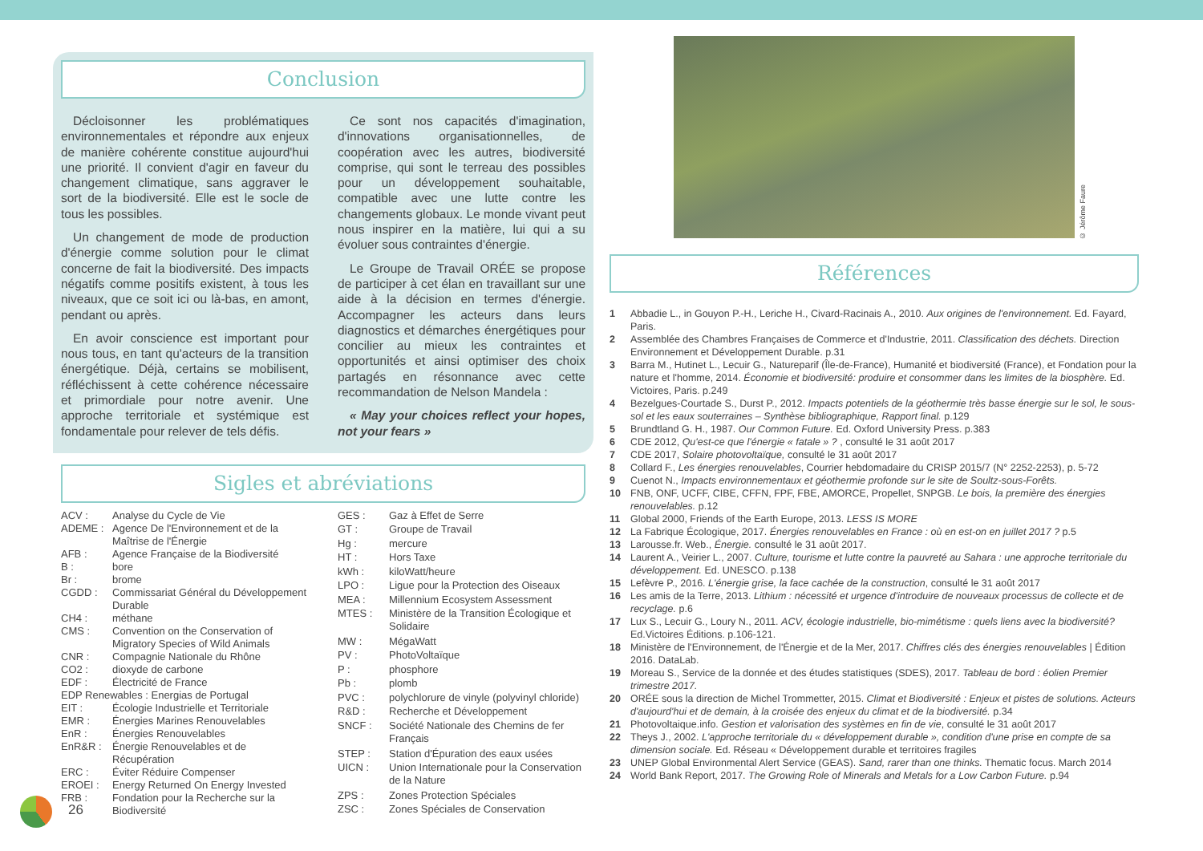Conclusion
Décloisonner les problématiques environnementales et répondre aux enjeux de manière cohérente constitue aujourd'hui une priorité. Il convient d'agir en faveur du changement climatique, sans aggraver le sort de la biodiversité. Elle est le socle de tous les possibles.
Un changement de mode de production d'énergie comme solution pour le climat concerne de fait la biodiversité. Des impacts négatifs comme positifs existent, à tous les niveaux, que ce soit ici ou là-bas, en amont, pendant ou après.
En avoir conscience est important pour nous tous, en tant qu'acteurs de la transition énergétique. Déjà, certains se mobilisent, réfléchissent à cette cohérence nécessaire et primordiale pour notre avenir. Une approche territoriale et systémique est fondamentale pour relever de tels défis.
Ce sont nos capacités d'imagination, d'innovations organisationnelles, de coopération avec les autres, biodiversité comprise, qui sont le terreau des possibles pour un développement souhaitable, compatible avec une lutte contre les changements globaux. Le monde vivant peut nous inspirer en la matière, lui qui a su évoluer sous contraintes d'énergie.
Le Groupe de Travail ORÉE se propose de participer à cet élan en travaillant sur une aide à la décision en termes d'énergie. Accompagner les acteurs dans leurs diagnostics et démarches énergétiques pour concilier au mieux les contraintes et opportunités et ainsi optimiser des choix partagés en résonnance avec cette recommandation de Nelson Mandela :
« May your choices reflect your hopes, not your fears »
Sigles et abréviations
| ACV : | Analyse du Cycle de Vie |
| ADEME : | Agence De l'Environnement et de la Maîtrise de l'Énergie |
| AFB : | Agence Française de la Biodiversité |
| B : | bore |
| Br : | brome |
| CGDD : | Commissariat Général du Développement Durable |
| CH4 : | méthane |
| CMS : | Convention on the Conservation of Migratory Species of Wild Animals |
| CNR : | Compagnie Nationale du Rhône |
| CO2 : | dioxyde de carbone |
| EDF : | Électricité de France |
| EDP Renewables : Energias de Portugal | |
| EIT : | Écologie Industrielle et Territoriale |
| EMR : | Énergies Marines Renouvelables |
| EnR : | Énergies Renouvelables |
| EnR&R : | Énergie Renouvelables et de Récupération |
| ERC : | Éviter Réduire Compenser |
| EROEI : | Energy Returned On Energy Invested |
| FRB : | Fondation pour la Recherche sur la Biodiversité |
| GES : | Gaz à Effet de Serre |
| GT : | Groupe de Travail |
| Hg : | mercure |
| HT : | Hors Taxe |
| kWh : | kiloWatt/heure |
| LPO : | Ligue pour la Protection des Oiseaux |
| MEA : | Millennium Ecosystem Assessment |
| MTES : | Ministère de la Transition Écologique et Solidaire |
| MW : | MégaWatt |
| PV : | PhotoVoltaïque |
| P : | phosphore |
| Pb : | plomb |
| PVC : | polychlorure de vinyle (polyvinyl chloride) |
| R&D : | Recherche et Développement |
| SNCF : | Société Nationale des Chemins de fer Français |
| STEP : | Station d'Épuration des eaux usées |
| UICN : | Union Internationale pour la Conservation de la Nature |
| ZPS : | Zones Protection Spéciales |
| ZSC : | Zones Spéciales de Conservation |
Références
1 Abbadie L., in Gouyon P.-H., Leriche H., Civard-Racinais A., 2010. Aux origines de l'environnement. Ed. Fayard, Paris.
2 Assemblée des Chambres Françaises de Commerce et d'Industrie, 2011. Classification des déchets. Direction Environnement et Développement Durable. p.31
3 Barra M., Hutinet L., Lecuir G., Natureparif (Île-de-France), Humanité et biodiversité (France), et Fondation pour la nature et l'homme, 2014. Économie et biodiversité: produire et consommer dans les limites de la biosphère. Ed. Victoires, Paris. p.249
4 Bezelgues-Courtade S., Durst P., 2012. Impacts potentiels de la géothermie très basse énergie sur le sol, le sous-sol et les eaux souterraines – Synthèse bibliographique, Rapport final. p.129
5 Brundtland G. H., 1987. Our Common Future. Ed. Oxford University Press. p.383
6 CDE 2012, Qu'est-ce que l'énergie « fatale » ? , consulté le 31 août 2017
7 CDE 2017, Solaire photovoltaïque, consulté le 31 août 2017
8 Collard F., Les énergies renouvelables, Courrier hebdomadaire du CRISP 2015/7 (N° 2252-2253), p. 5-72
9 Cuenot N., Impacts environnementaux et géothermie profonde sur le site de Soultz-sous-Forêts.
10 FNB, ONF, UCFF, CIBE, CFFN, FPF, FBE, AMORCE, Propellet, SNPGB. Le bois, la première des énergies renouvelables. p.12
11 Global 2000, Friends of the Earth Europe, 2013. LESS IS MORE
12 La Fabrique Écologique, 2017. Énergies renouvelables en France : où en est-on en juillet 2017 ? p.5
13 Larousse.fr. Web., Énergie. consulté le 31 août 2017.
14 Laurent A., Veirier L., 2007. Culture, tourisme et lutte contre la pauvreté au Sahara : une approche territoriale du développement. Ed. UNESCO. p.138
15 Lefèvre P., 2016. L'énergie grise, la face cachée de la construction, consulté le 31 août 2017
16 Les amis de la Terre, 2013. Lithium : nécessité et urgence d'introduire de nouveaux processus de collecte et de recyclage. p.6
17 Lux S., Lecuir G., Loury N., 2011. ACV, écologie industrielle, bio-mimétisme : quels liens avec la biodiversité? Ed.Victoires Éditions. p.106-121.
18 Ministère de l'Environnement, de l'Énergie et de la Mer, 2017. Chiffres clés des énergies renouvelables | Édition 2016. DataLab.
19 Moreau S., Service de la donnée et des études statistiques (SDES), 2017. Tableau de bord : éolien Premier trimestre 2017.
20 ORÉE sous la direction de Michel Trommetter, 2015. Climat et Biodiversité : Enjeux et pistes de solutions. Acteurs d'aujourd'hui et de demain, à la croisée des enjeux du climat et de la biodiversité. p.34
21 Photovoltaique.info. Gestion et valorisation des systèmes en fin de vie, consulté le 31 août 2017
22 Theys J., 2002. L'approche territoriale du « développement durable », condition d'une prise en compte de sa dimension sociale. Ed. Réseau « Développement durable et territoires fragiles
23 UNEP Global Environmental Alert Service (GEAS). Sand, rarer than one thinks. Thematic focus. March 2014
24 World Bank Report, 2017. The Growing Role of Minerals and Metals for a Low Carbon Future. p.94
© Jérôme Faure
26